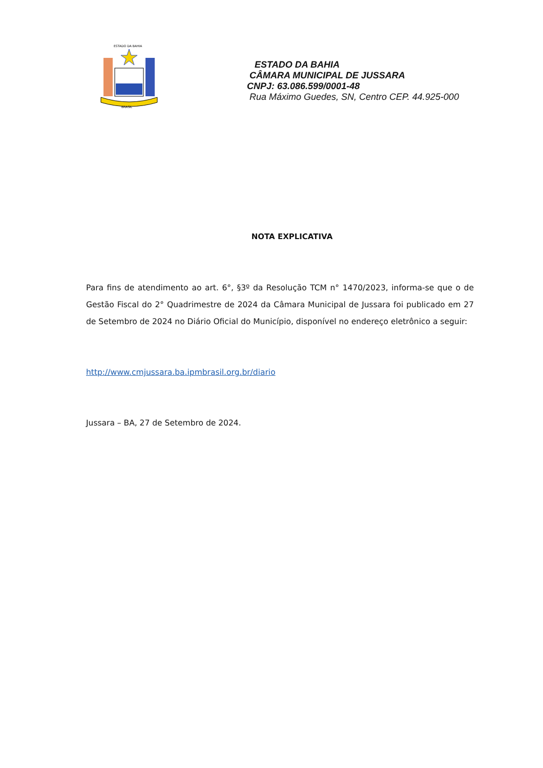ESTADO DA BAHIA
BRASIL
ESTADO DA BAHIA
CÂMARA MUNICIPAL DE JUSSARA
CNPJ: 63.086.599/0001-48
Rua Máximo Guedes, SN, Centro CEP. 44.925-000
NOTA EXPLICATIVA
Para fins de atendimento ao art. 6°, §3º da Resolução TCM n° 1470/2023, informa-se que o de Gestão Fiscal do 2° Quadrimestre de 2024 da Câmara Municipal de Jussara foi publicado em 27 de Setembro de 2024 no Diário Oficial do Município, disponível no endereço eletrônico a seguir:
http://www.cmjussara.ba.ipmbrasil.org.br/diario
Jussara – BA, 27 de Setembro de 2024.